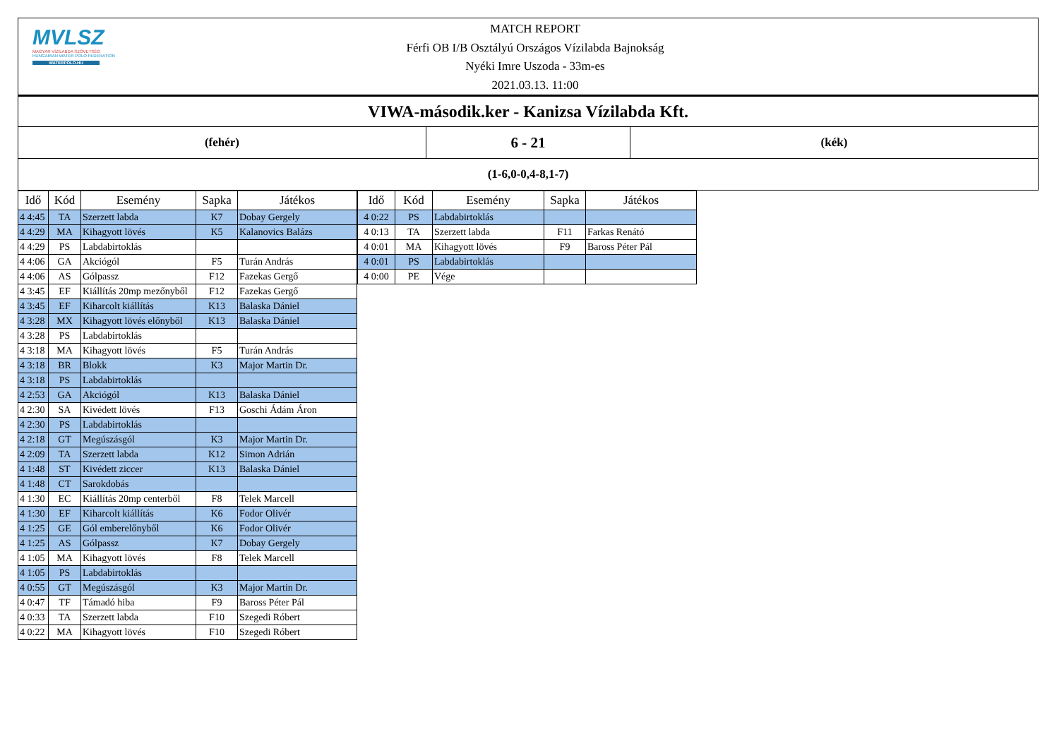MVLSZ
MAGYAR VÍZILABDA SZÖVETSÉG
HUNGARIAN WATER POLO FEDERATION
WATERPOLO.HU
MATCH REPORT
Férfi OB I/B Osztályú Országos Vízilabda Bajnokság
Nyéki Imre Uszoda - 33m-es
2021.03.13. 11:00
| VIWA-második.ker - Kanizsa Vízilabda Kft. | | |
| (fehér) | 6 - 21 | (kék) |
| (1-6,0-0,4-8,1-7) | | |
| Idő | Kód | Esemény | Sapka | Játékos |
| --- | --- | --- | --- | --- |
| 4 4:45 | TA | Szerzett labda | K7 | Dobay Gergely |
| 4 4:29 | MA | Kihagyott lövés | K5 | Kalanovics Balázs |
| 4 4:29 | PS | Labdabirtoklás | | |
| 4 4:06 | GA | Akciógól | F5 | Turán András |
| 4 4:06 | AS | Gólpassz | F12 | Fazekas Gergő |
| 4 3:45 | EF | Kiállítás 20mp mezőnyből | F12 | Fazekas Gergő |
| 4 3:45 | EF | Kiharcolt kiállítás | K13 | Balaska Dániel |
| 4 3:28 | MX | Kihagyott lövés előnyből | K13 | Balaska Dániel |
| 4 3:28 | PS | Labdabirtoklás | | |
| 4 3:18 | MA | Kihagyott lövés | F5 | Turán András |
| 4 3:18 | BR | Blokk | K3 | Major Martin Dr. |
| 4 3:18 | PS | Labdabirtoklás | | |
| 4 2:53 | GA | Akciógól | K13 | Balaska Dániel |
| 4 2:30 | SA | Kivédett lövés | F13 | Goschi Ádám Áron |
| 4 2:30 | PS | Labdabirtoklás | | |
| 4 2:18 | GT | Megúszásgól | K3 | Major Martin Dr. |
| 4 2:09 | TA | Szerzett labda | K12 | Simon Adrián |
| 4 1:48 | ST | Kivédett ziccer | K13 | Balaska Dániel |
| 4 1:48 | CT | Sarokdobás | | |
| 4 1:30 | EC | Kiállítás 20mp centerből | F8 | Telek Marcell |
| 4 1:30 | EF | Kiharcolt kiállítás | K6 | Fodor Olivér |
| 4 1:25 | GE | Gól emberelőnyből | K6 | Fodor Olivér |
| 4 1:25 | AS | Gólpassz | K7 | Dobay Gergely |
| 4 1:05 | MA | Kihagyott lövés | F8 | Telek Marcell |
| 4 1:05 | PS | Labdabirtoklás | | |
| 4 0:55 | GT | Megúszásgól | K3 | Major Martin Dr. |
| 4 0:47 | TF | Támadó hiba | F9 | Baross Péter Pál |
| 4 0:33 | TA | Szerzett labda | F10 | Szegedi Róbert |
| 4 0:22 | MA | Kihagyott lövés | F10 | Szegedi Róbert |
| Idő | Kód | Esemény | Sapka | Játékos |
| --- | --- | --- | --- | --- |
| 4 0:22 | PS | Labdabirtoklás | | |
| 4 0:13 | TA | Szerzett labda | F11 | Farkas Renátó |
| 4 0:01 | MA | Kihagyott lövés | F9 | Baross Péter Pál |
| 4 0:01 | PS | Labdabirtoklás | | |
| 4 0:00 | PE | Vége | | |